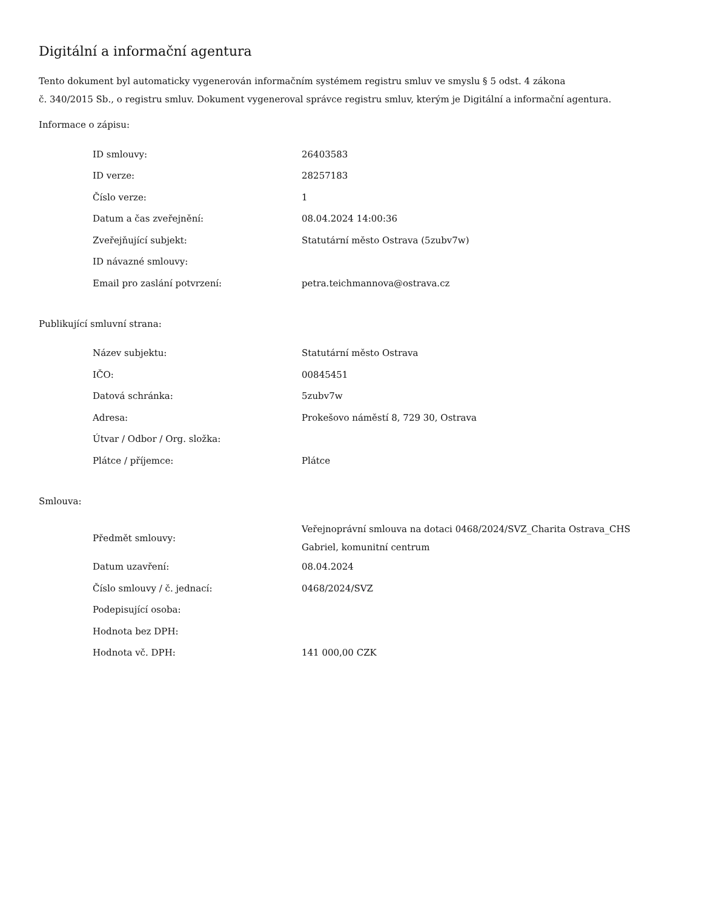Digitální a informační agentura
Tento dokument byl automaticky vygenerován informačním systémem registru smluv ve smyslu § 5 odst. 4 zákona
č. 340/2015 Sb., o registru smluv. Dokument vygeneroval správce registru smluv, kterým je Digitální a informační agentura.
Informace o zápisu:
| ID smlouvy: | 26403583 |
| ID verze: | 28257183 |
| Číslo verze: | 1 |
| Datum a čas zveřejnění: | 08.04.2024 14:00:36 |
| Zveřejňující subjekt: | Statutární město Ostrava (5zubv7w) |
| ID návazné smlouvy: | |
| Email pro zaslání potvrzení: | petra.teichmannova@ostrava.cz |
Publikující smluvní strana:
| Název subjektu: | Statutární město Ostrava |
| IČO: | 00845451 |
| Datová schránka: | 5zubv7w |
| Adresa: | Prokešovo náměstí 8, 729 30, Ostrava |
| Útvar / Odbor / Org. složka: | |
| Plátce / příjemce: | Plátce |
Smlouva:
| Předmět smlouvy: | Veřejnoprávní smlouva na dotaci 0468/2024/SVZ_Charita Ostrava_CHS Gabriel, komunitní centrum |
| Datum uzavření: | 08.04.2024 |
| Číslo smlouvy / č. jednací: | 0468/2024/SVZ |
| Podepisující osoba: | |
| Hodnota bez DPH: | |
| Hodnota vč. DPH: | 141 000,00 CZK |